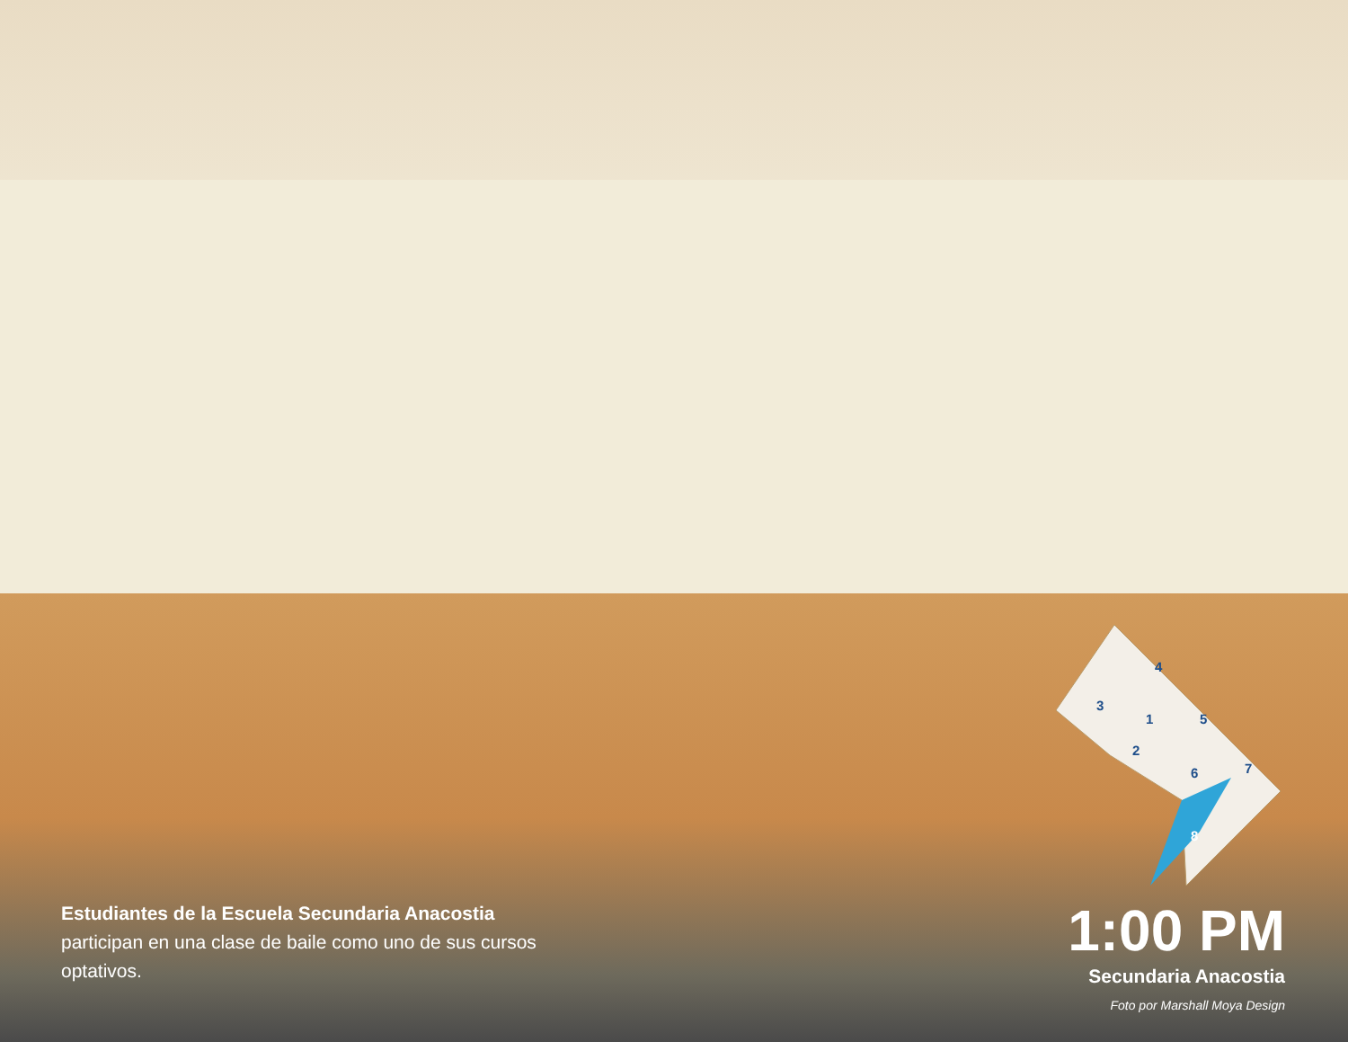3
4
1
5
2
6
7
8
Estudiantes de la Escuela Secundaria Anacostia participan en una clase de baile como uno de sus cursos optativos.
1:00 PM
Secundaria Anacostia
Foto por Marshall Moya Design